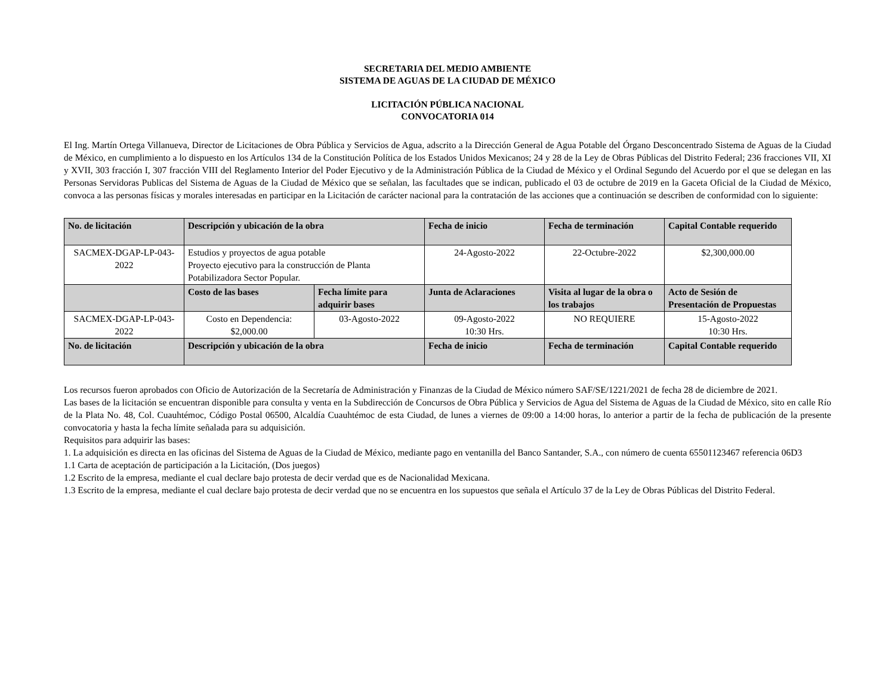SECRETARIA DEL MEDIO AMBIENTE
SISTEMA DE AGUAS DE LA CIUDAD DE MÉXICO
LICITACIÓN PÚBLICA NACIONAL
CONVOCATORIA 014
El Ing. Martín Ortega Villanueva, Director de Licitaciones de Obra Pública y Servicios de Agua, adscrito a la Dirección General de Agua Potable del Órgano Desconcentrado Sistema de Aguas de la Ciudad de México, en cumplimiento a lo dispuesto en los Artículos 134 de la Constitución Política de los Estados Unidos Mexicanos; 24 y 28 de la Ley de Obras Públicas del Distrito Federal; 236 fracciones VII, XI y XVII, 303 fracción I, 307 fracción VIII del Reglamento Interior del Poder Ejecutivo y de la Administración Pública de la Ciudad de México y el Ordinal Segundo del Acuerdo por el que se delegan en las Personas Servidoras Publicas del Sistema de Aguas de la Ciudad de México que se señalan, las facultades que se indican, publicado el 03 de octubre de 2019 en la Gaceta Oficial de la Ciudad de México, convoca a las personas físicas y morales interesadas en participar en la Licitación de carácter nacional para la contratación de las acciones que a continuación se describen de conformidad con lo siguiente:
| No. de licitación | Descripción y ubicación de la obra | | Fecha de inicio | Fecha de terminación | Capital Contable requerido |
| --- | --- | --- | --- | --- | --- |
| SACMEX-DGAP-LP-043-2022 | Estudios y proyectos de agua potable Proyecto ejecutivo para la construcción de Planta Potabilizadora Sector Popular. | | 24-Agosto-2022 | 22-Octubre-2022 | $2,300,000.00 |
| | Costo de las bases | Fecha límite para adquirir bases | Junta de Aclaraciones | Visita al lugar de la obra o los trabajos | Acto de Sesión de Presentación de Propuestas |
| SACMEX-DGAP-LP-043-2022 | Costo en Dependencia: $2,000.00 | 03-Agosto-2022 | 09-Agosto-2022 10:30 Hrs. | NO REQUIERE | 15-Agosto-2022 10:30 Hrs. |
| No. de licitación | Descripción y ubicación de la obra | | Fecha de inicio | Fecha de terminación | Capital Contable requerido |
Los recursos fueron aprobados con Oficio de Autorización de la Secretaría de Administración y Finanzas de la Ciudad de México número SAF/SE/1221/2021 de fecha 28 de diciembre de 2021.
Las bases de la licitación se encuentran disponible para consulta y venta en la Subdirección de Concursos de Obra Pública y Servicios de Agua del Sistema de Aguas de la Ciudad de México, sito en calle Río de la Plata No. 48, Col. Cuauhtémoc, Código Postal 06500, Alcaldía Cuauhtémoc de esta Ciudad, de lunes a viernes de 09:00 a 14:00 horas, lo anterior a partir de la fecha de publicación de la presente convocatoria y hasta la fecha límite señalada para su adquisición.
Requisitos para adquirir las bases:
1. La adquisición es directa en las oficinas del Sistema de Aguas de la Ciudad de México, mediante pago en ventanilla del Banco Santander, S.A., con número de cuenta 65501123467 referencia 06D3
1.1 Carta de aceptación de participación a la Licitación, (Dos juegos)
1.2 Escrito de la empresa, mediante el cual declare bajo protesta de decir verdad que es de Nacionalidad Mexicana.
1.3 Escrito de la empresa, mediante el cual declare bajo protesta de decir verdad que no se encuentra en los supuestos que señala el Artículo 37 de la Ley de Obras Públicas del Distrito Federal.